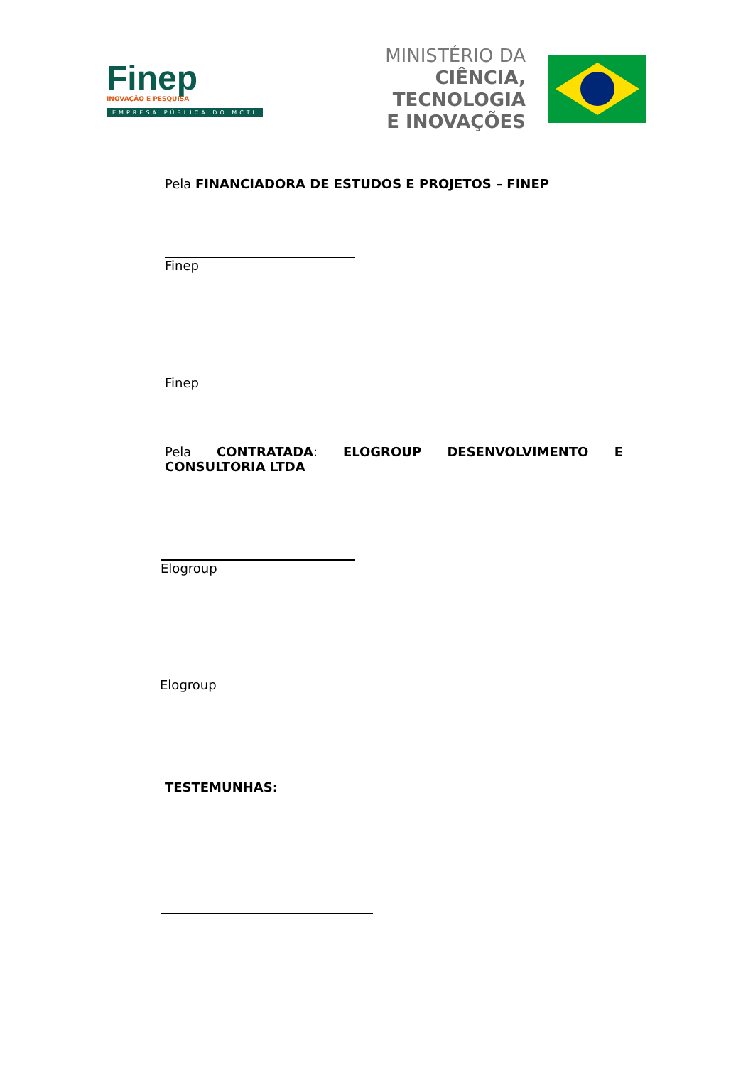Finep
INOVAÇÃO E PESQUISA
EMPRESA PÚBLICA DO MCTI
MINISTÉRIO DA
CIÊNCIA, TECNOLOGIA
E INOVAÇÕES
Pela FINANCIADORA DE ESTUDOS E PROJETOS – FINEP
Finep
Finep
Pela CONTRATADA: ELOGROUP DESENVOLVIMENTO E CONSULTORIA LTDA
Elogroup
Elogroup
TESTEMUNHAS: